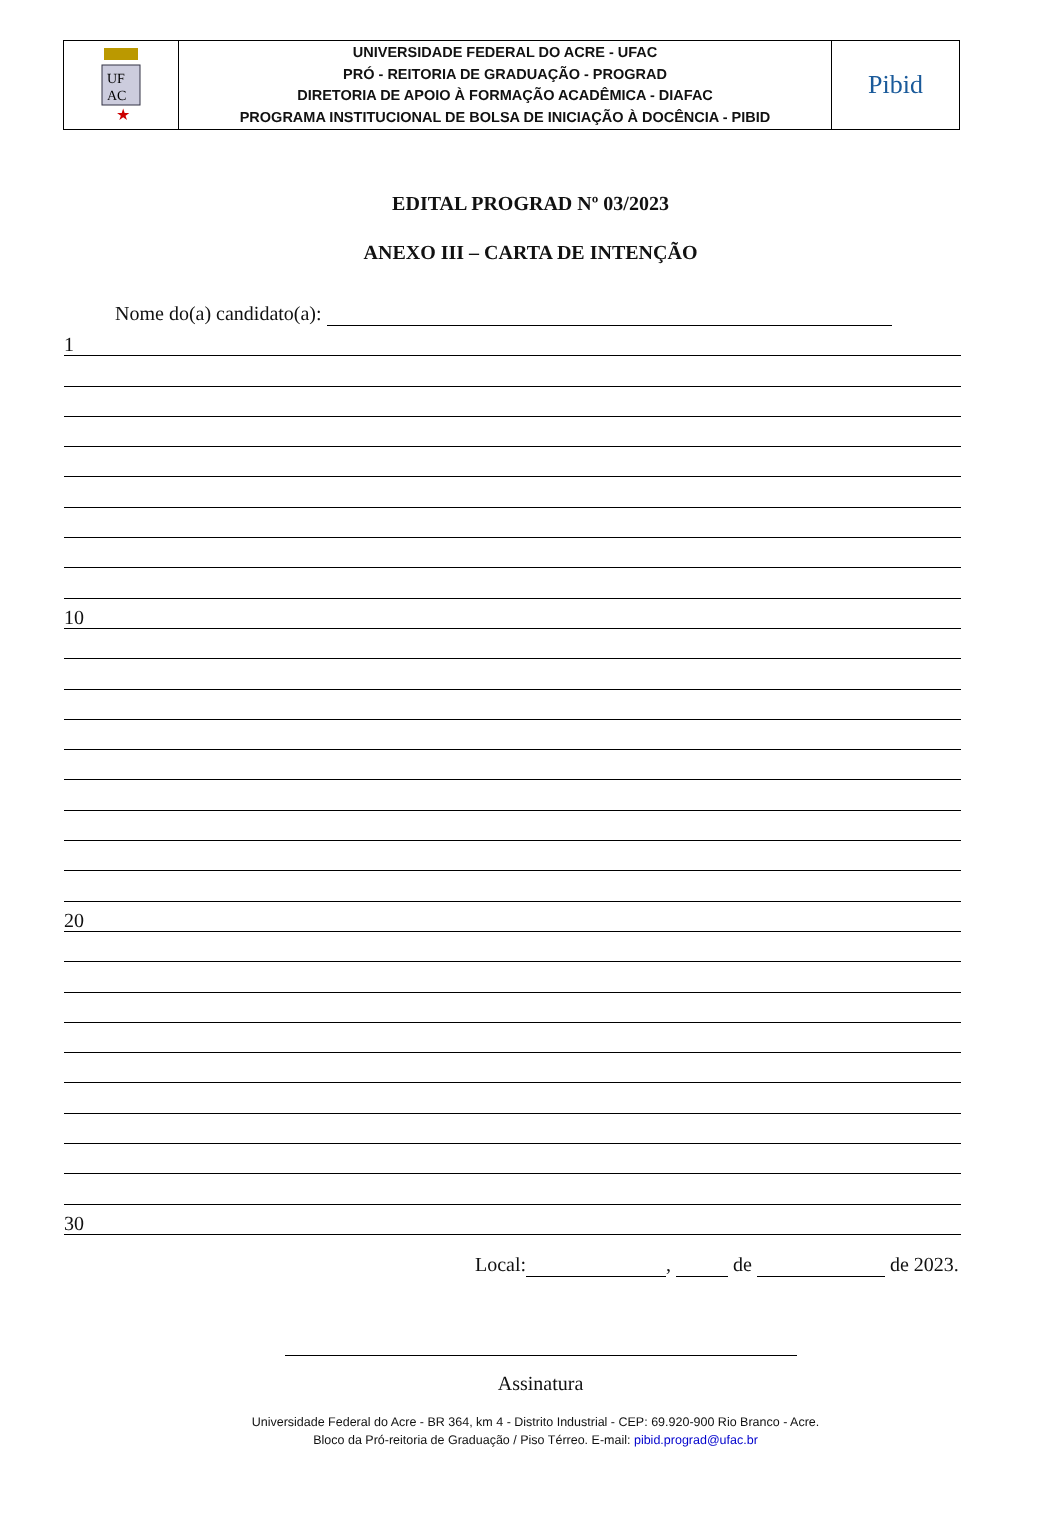| UF AC ★ | UNIVERSIDADE FEDERAL DO ACRE - UFAC PRÓ - REITORIA DE GRADUAÇÃO - PROGRAD DIRETORIA DE APOIO À FORMAÇÃO ACADÊMICA - DIAFAC PROGRAMA INSTITUCIONAL DE BOLSA DE INICIAÇÃO À DOCÊNCIA - PIBID | Pibid |
EDITAL PROGRAD Nº 03/2023
ANEXO III – CARTA DE INTENÇÃO
Nome do(a) candidato(a):
1
10
20
30
Local: , de de 2023.
Assinatura
Universidade Federal do Acre - BR 364, km 4 - Distrito Industrial - CEP: 69.920-900 Rio Branco - Acre.
Bloco da Pró-reitoria de Graduação / Piso Térreo. E-mail: pibid.prograd@ufac.br